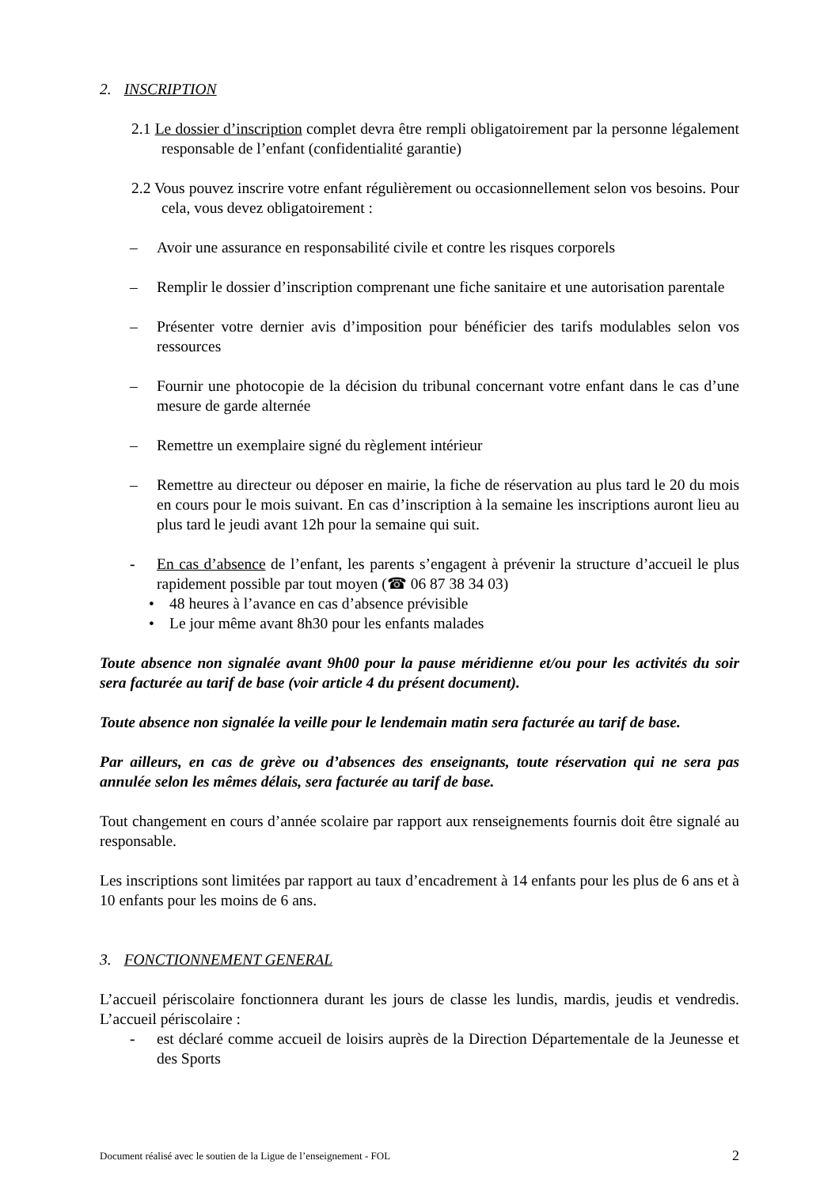2. INSCRIPTION
2.1 Le dossier d’inscription complet devra être rempli obligatoirement par la personne légalement responsable de l’enfant (confidentialité garantie)
2.2 Vous pouvez inscrire votre enfant régulièrement ou occasionnellement selon vos besoins. Pour cela, vous devez obligatoirement :
– Avoir une assurance en responsabilité civile et contre les risques corporels
– Remplir le dossier d’inscription comprenant une fiche sanitaire et une autorisation parentale
– Présenter votre dernier avis d’imposition pour bénéficier des tarifs modulables selon vos ressources
– Fournir une photocopie de la décision du tribunal concernant votre enfant dans le cas d’une mesure de garde alternée
– Remettre un exemplaire signé du règlement intérieur
– Remettre au directeur ou déposer en mairie, la fiche de réservation au plus tard le 20 du mois en cours pour le mois suivant. En cas d’inscription à la semaine les inscriptions auront lieu au plus tard le jeudi avant 12h pour la semaine qui suit.
- En cas d’absence de l’enfant, les parents s’engagent à prévenir la structure d’accueil le plus rapidement possible par tout moyen (☎ 06 87 38 34 03)
• 48 heures à l’avance en cas d’absence prévisible
• Le jour même avant 8h30 pour les enfants malades
Toute absence non signalée avant 9h00 pour la pause méridienne et/ou pour les activités du soir sera facturée au tarif de base (voir article 4 du présent document).
Toute absence non signalée la veille pour le lendemain matin sera facturée au tarif de base.
Par ailleurs, en cas de grève ou d’absences des enseignants, toute réservation qui ne sera pas annulée selon les mêmes délais, sera facturée au tarif de base.
Tout changement en cours d’année scolaire par rapport aux renseignements fournis doit être signalé au responsable.
Les inscriptions sont limitées par rapport au taux d’encadrement à 14 enfants pour les plus de 6 ans et à 10 enfants pour les moins de 6 ans.
3. FONCTIONNEMENT GENERAL
L’accueil périscolaire fonctionnera durant les jours de classe les lundis, mardis, jeudis et vendredis. L’accueil périscolaire :
- est déclaré comme accueil de loisirs auprès de la Direction Départementale de la Jeunesse et des Sports
Document réalisé avec le soutien de la Ligue de l’enseignement - FOL 2